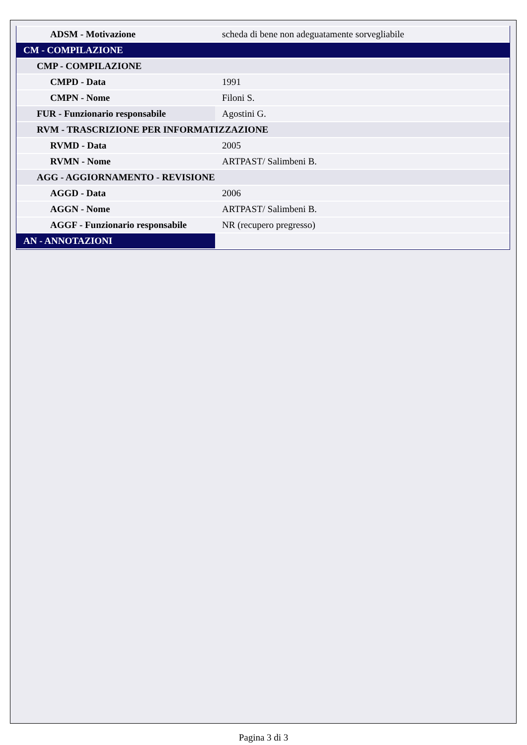| ADSM - Motivazione | scheda di bene non adeguatamente sorvegliabile |
| CM - COMPILAZIONE | |
| CMP - COMPILAZIONE | |
| CMPD - Data | 1991 |
| CMPN - Nome | Filoni S. |
| FUR - Funzionario responsabile | Agostini G. |
| RVM - TRASCRIZIONE PER INFORMATIZZAZIONE | |
| RVMD - Data | 2005 |
| RVMN - Nome | ARTPAST/ Salimbeni B. |
| AGG - AGGIORNAMENTO - REVISIONE | |
| AGGD - Data | 2006 |
| AGGN - Nome | ARTPAST/ Salimbeni B. |
| AGGF - Funzionario responsabile | NR (recupero pregresso) |
| AN - ANNOTAZIONI | |
Pagina 3 di 3